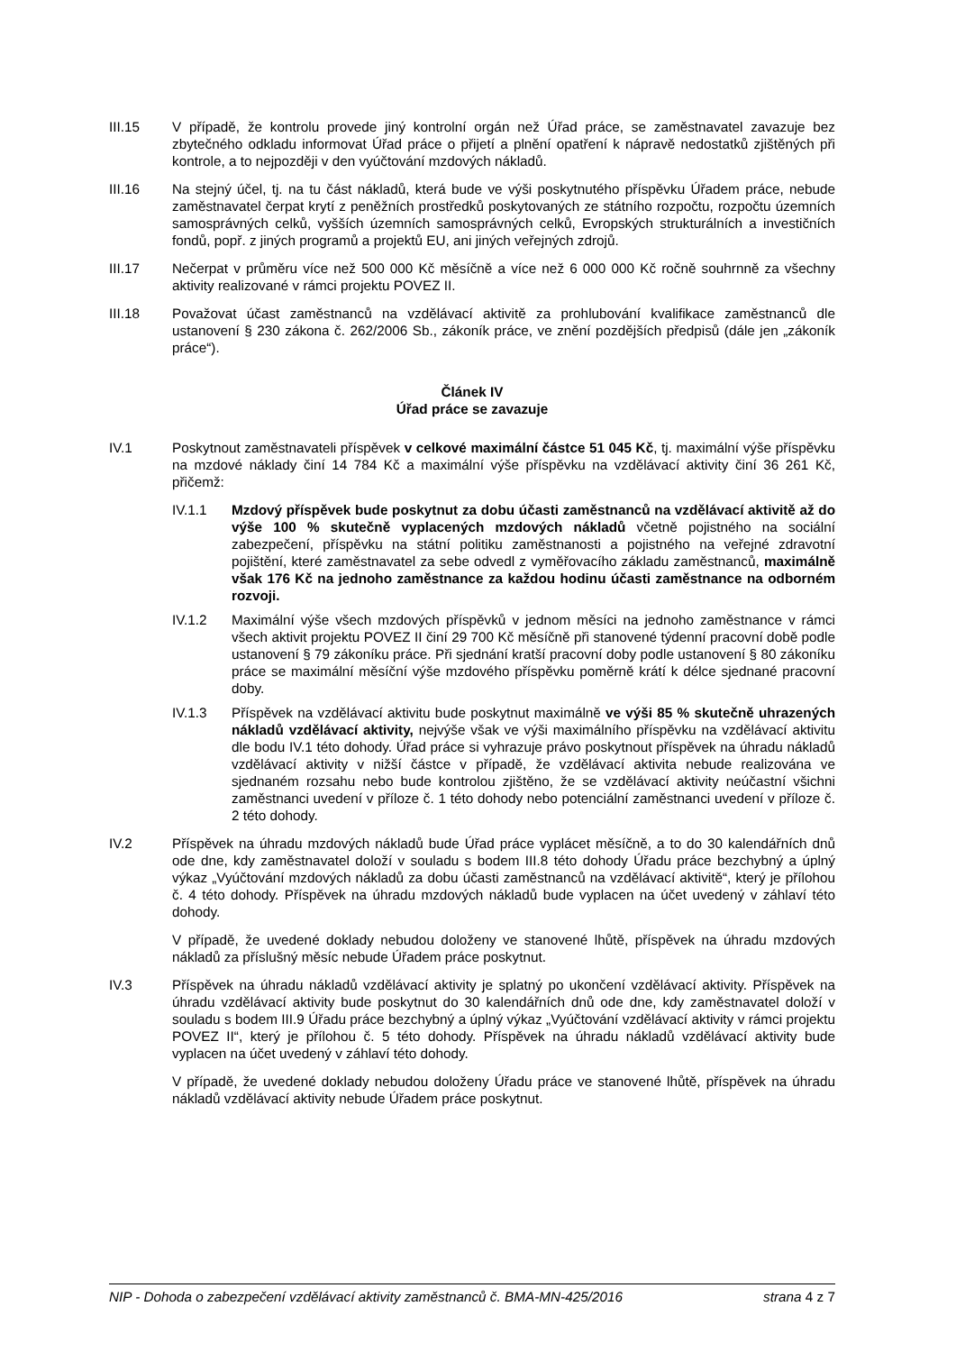III.15 V případě, že kontrolu provede jiný kontrolní orgán než Úřad práce, se zaměstnavatel zavazuje bez zbytečného odkladu informovat Úřad práce o přijetí a plnění opatření k nápravě nedostatků zjištěných při kontrole, a to nejpozději v den vyúčtování mzdových nákladů.
III.16 Na stejný účel, tj. na tu část nákladů, která bude ve výši poskytnutého příspěvku Úřadem práce, nebude zaměstnavatel čerpat krytí z peněžních prostředků poskytovaných ze státního rozpočtu, rozpočtu územních samosprávných celků, vyšších územních samosprávných celků, Evropských strukturálních a investičních fondů, popř. z jiných programů a projektů EU, ani jiných veřejných zdrojů.
III.17 Nečerpat v průměru více než 500 000 Kč měsíčně a více než 6 000 000 Kč ročně souhrnně za všechny aktivity realizované v rámci projektu POVEZ II.
III.18 Považovat účast zaměstnanců na vzdělávací aktivitě za prohlubování kvalifikace zaměstnanců dle ustanovení § 230 zákona č. 262/2006 Sb., zákoník práce, ve znění pozdějších předpisů (dále jen „zákoník práce“).
Článek IV
Úřad práce se zavazuje
IV.1 Poskytnout zaměstnavateli příspěvek v celkové maximální částce 51 045 Kč, tj. maximální výše příspěvku na mzdové náklady činí 14 784 Kč a maximální výše příspěvku na vzdělávací aktivity činí 36 261 Kč, přičemž:
IV.1.1 Mzdový příspěvek bude poskytnut za dobu účasti zaměstnanců na vzdělávací aktivitě až do výše 100 % skutečně vyplacených mzdových nákladů včetně pojistného na sociální zabezpečení, příspěvku na státní politiku zaměstnanosti a pojistného na veřejné zdravotní pojištění, které zaměstnavatel za sebe odvedl z vyměřovacího základu zaměstnanců, maximálně však 176 Kč na jednoho zaměstnance za každou hodinu účasti zaměstnance na odborném rozvoji.
IV.1.2 Maximální výše všech mzdových příspěvků v jednom měsíci na jednoho zaměstnance v rámci všech aktivit projektu POVEZ II činí 29 700 Kč měsíčně při stanovené týdenní pracovní době podle ustanovení § 79 zákoníku práce. Při sjednání kratší pracovní doby podle ustanovení § 80 zákoníku práce se maximální měsíční výše mzdového příspěvku poměrně krátí k délce sjednané pracovní doby.
IV.1.3 Příspěvek na vzdělávací aktivitu bude poskytnut maximálně ve výši 85 % skutečně uhrazených nákladů vzdělávací aktivity, nejvýše však ve výši maximálního příspěvku na vzdělávací aktivitu dle bodu IV.1 této dohody. Úřad práce si vyhrazuje právo poskytnout příspěvek na úhradu nákladů vzdělávací aktivity v nižší částce v případě, že vzdělávací aktivita nebude realizována ve sjednaném rozsahu nebo bude kontrolou zjištěno, že se vzdělávací aktivity neúčastní všichni zaměstnanci uvedení v příloze č. 1 této dohody nebo potenciální zaměstnanci uvedení v příloze č. 2 této dohody.
IV.2 Příspěvek na úhradu mzdových nákladů bude Úřad práce vyplácet měsíčně, a to do 30 kalendářních dnů ode dne, kdy zaměstnavatel doloží v souladu s bodem III.8 této dohody Úřadu práce bezchybný a úplný výkaz „Vyúčtování mzdových nákladů za dobu účasti zaměstnanců na vzdělávací aktivitě“, který je přílohou č. 4 této dohody. Příspěvek na úhradu mzdových nákladů bude vyplacen na účet uvedený v záhlaví této dohody.
V případě, že uvedené doklady nebudou doloženy ve stanovené lhůtě, příspěvek na úhradu mzdových nákladů za příslušný měsíc nebude Úřadem práce poskytnut.
IV.3 Příspěvek na úhradu nákladů vzdělávací aktivity je splatný po ukončení vzdělávací aktivity. Příspěvek na úhradu vzdělávací aktivity bude poskytnut do 30 kalendářních dnů ode dne, kdy zaměstnavatel doloží v souladu s bodem III.9 Úřadu práce bezchybný a úplný výkaz „Vyúčtování vzdělávací aktivity v rámci projektu POVEZ II“, který je přílohou č. 5 této dohody. Příspěvek na úhradu nákladů vzdělávací aktivity bude vyplacen na účet uvedený v záhlaví této dohody.
V případě, že uvedené doklady nebudou doloženy Úřadu práce ve stanovené lhůtě, příspěvek na úhradu nákladů vzdělávací aktivity nebude Úřadem práce poskytnut.
NIP - Dohoda o zabezpečení vzdělávací aktivity zaměstnanců č. BMA-MN-425/2016 strana 4 z 7